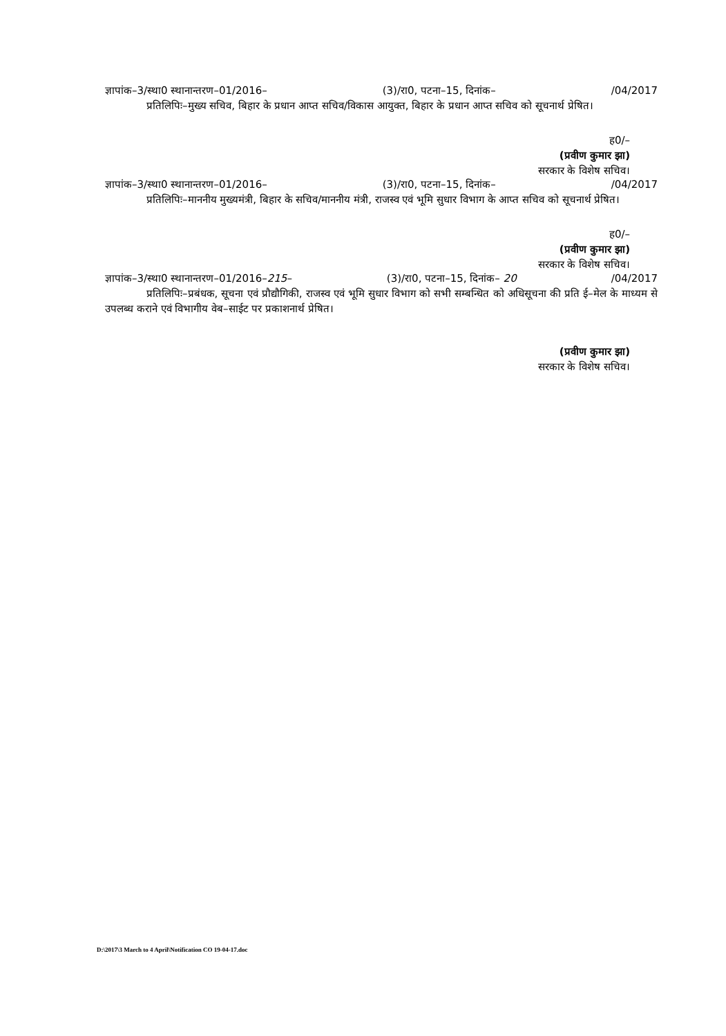ज्ञापांक–3/स्था0 स्थानान्तरण–01/2016– (3)/रा0, पटना–15, दिनांक– /04/2017
प्रतिलिपिः–मुख्य सचिव, बिहार के प्रधान आप्त सचिव/विकास आयुक्त, बिहार के प्रधान आप्त सचिव को सूचनार्थ प्रेषित।
ह0/–
(प्रवीण कुमार झा)
सरकार के विशेष सचिव।
ज्ञापांक–3/स्था0 स्थानान्तरण–01/2016– (3)/रा0, पटना–15, दिनांक– /04/2017
प्रतिलिपिः–माननीय मुख्यमंत्री, बिहार के सचिव/माननीय मंत्री, राजस्व एवं भूमि सुधार विभाग के आप्त सचिव को सूचनार्थ प्रेषित।
ह0/–
(प्रवीण कुमार झा)
सरकार के विशेष सचिव।
ज्ञापांक–3/स्था0 स्थानान्तरण–01/2016–215– (3)/रा0, पटना–15, दिनांक– 20 /04/2017
प्रतिलिपिः–प्रबंधक, सूचना एवं प्रौद्यौगिकी, राजस्व एवं भूमि सुधार विभाग को सभी सम्बन्धित को अधिसूचना की प्रति ई–मेल के माध्यम से उपलब्ध कराने एवं विभागीय वेब–साईट पर प्रकाशनार्थ प्रेषित।
(प्रवीण कुमार झा)
सरकार के विशेष सचिव।
D:\2017\3 March to 4 April\Notification CO 19-04-17.doc